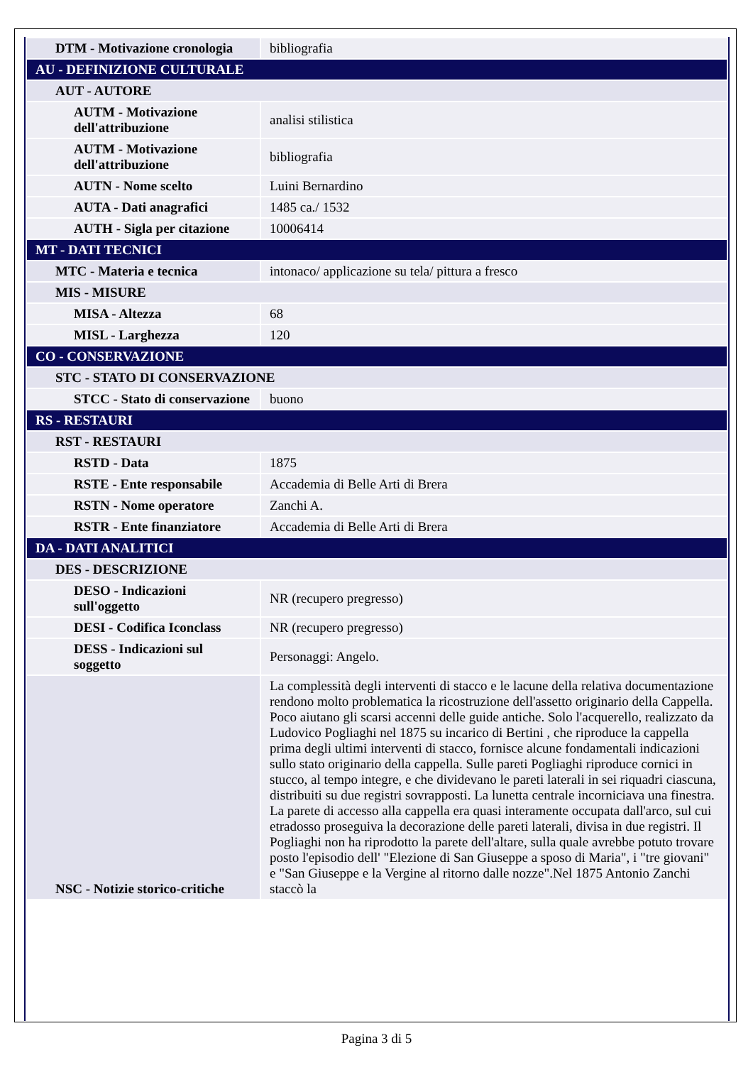| DTM - Motivazione cronologia | bibliografia |
| AU - DEFINIZIONE CULTURALE | |
| AUT - AUTORE | |
| AUTM - Motivazione dell'attribuzione | analisi stilistica |
| AUTM - Motivazione dell'attribuzione | bibliografia |
| AUTN - Nome scelto | Luini Bernardino |
| AUTA - Dati anagrafici | 1485 ca./ 1532 |
| AUTH - Sigla per citazione | 10006414 |
| MT - DATI TECNICI | |
| MTC - Materia e tecnica | intonaco/ applicazione su tela/ pittura a fresco |
| MIS - MISURE | |
| MISA - Altezza | 68 |
| MISL - Larghezza | 120 |
| CO - CONSERVAZIONE | |
| STC - STATO DI CONSERVAZIONE | |
| STCC - Stato di conservazione | buono |
| RS - RESTAURI | |
| RST - RESTAURI | |
| RSTD - Data | 1875 |
| RSTE - Ente responsabile | Accademia di Belle Arti di Brera |
| RSTN - Nome operatore | Zanchi A. |
| RSTR - Ente finanziatore | Accademia di Belle Arti di Brera |
| DA - DATI ANALITICI | |
| DES - DESCRIZIONE | |
| DESO - Indicazioni sull'oggetto | NR (recupero pregresso) |
| DESI - Codifica Iconclass | NR (recupero pregresso) |
| DESS - Indicazioni sul soggetto | Personaggi: Angelo. |
| NSC - Notizie storico-critiche | La complessità degli interventi di stacco e le lacune della relativa documentazione rendono molto problematica la ricostruzione dell'assetto originario della Cappella. Poco aiutano gli scarsi accenni delle guide antiche. Solo l'acquerello, realizzato da Ludovico Pogliaghi nel 1875 su incarico di Bertini , che riproduce la cappella prima degli ultimi interventi di stacco, fornisce alcune fondamentali indicazioni sullo stato originario della cappella. Sulle pareti Pogliaghi riproduce cornici in stucco, al tempo integre, e che dividevano le pareti laterali in sei riquadri ciascuna, distribuiti su due registri sovrapposti. La lunetta centrale incorniciava una finestra. La parete di accesso alla cappella era quasi interamente occupata dall'arco, sul cui etradosso proseguiva la decorazione delle pareti laterali, divisa in due registri. Il Pogliaghi non ha riprodotto la parete dell'altare, sulla quale avrebbe potuto trovare posto l'episodio dell' "Elezione di San Giuseppe a sposo di Maria", i "tre giovani" e "San Giuseppe e la Vergine al ritorno dalle nozze".Nel 1875 Antonio Zanchi staccò la |
Pagina 3 di 5